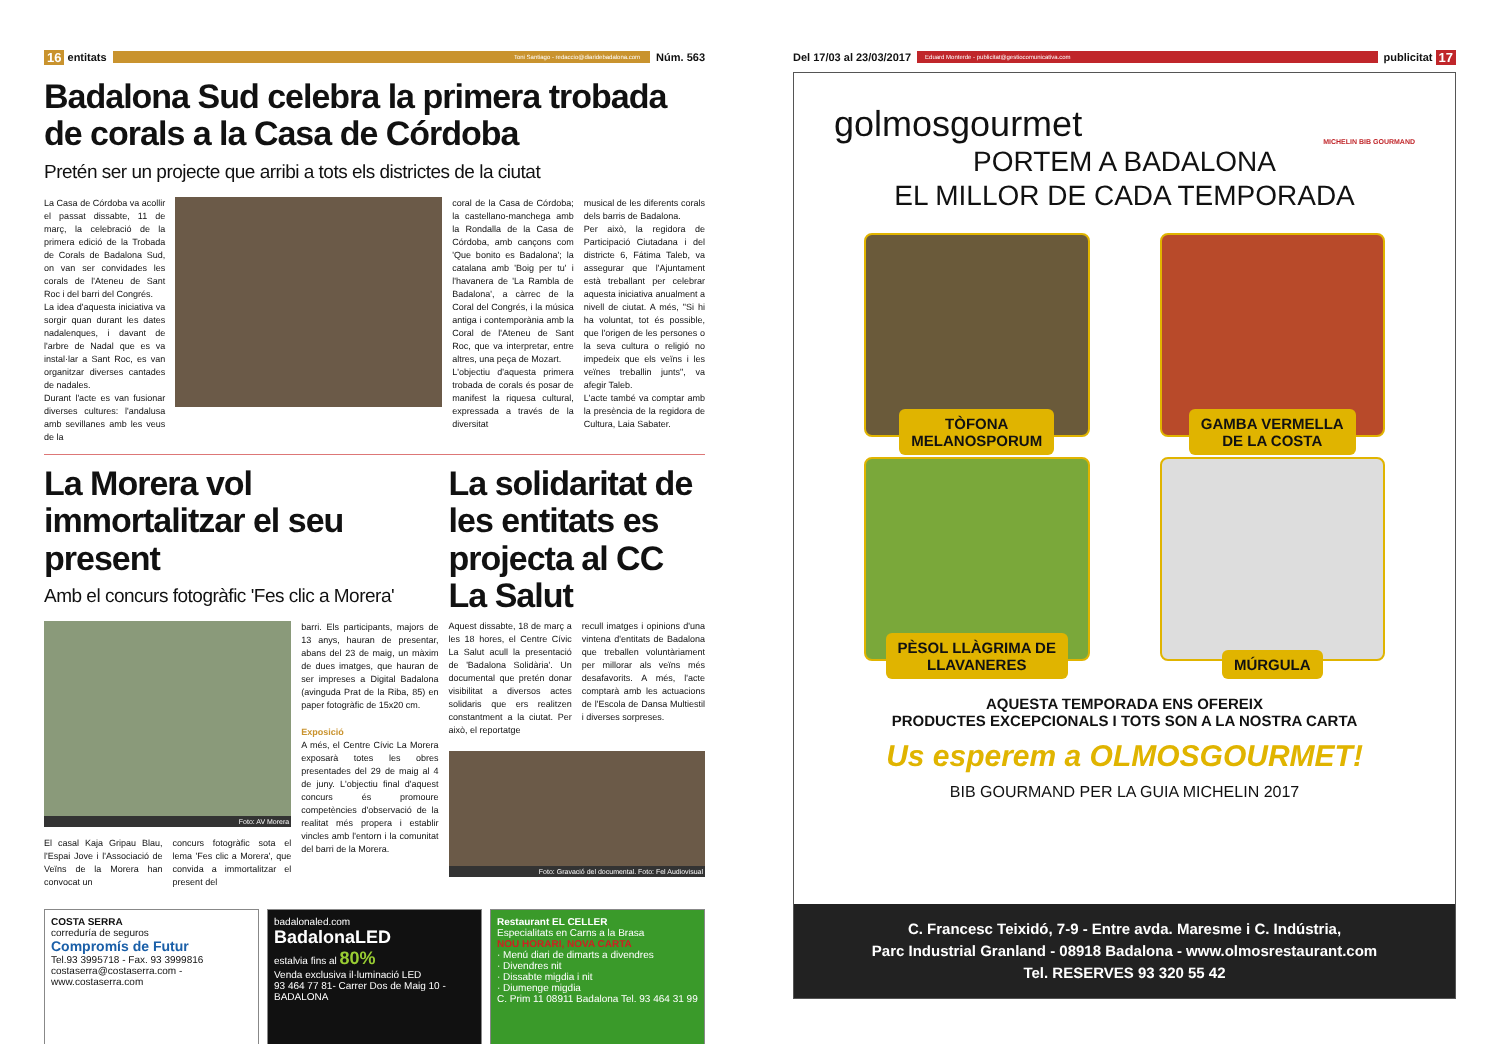16 entitats Toni Santiago - redaccio@diaridebadalona.com Núm. 563
Badalona Sud celebra la primera trobada
de corals a la Casa de Córdoba
Pretén ser un projecte que arribi a tots els districtes de la ciutat
La Casa de Córdoba va acollir el passat dissabte, 11 de març, la celebració de la primera edició de la Trobada de Corals de Badalona Sud, on van ser convidades les corals de l'Ateneu de Sant Roc i del barri del Congrés.
La idea d'aquesta iniciativa va sorgir quan durant les dates nadalenques, i davant de l'arbre de Nadal que es va instal·lar a Sant Roc, es van organitzar diverses cantades de nadales.
Durant l'acte es van fusionar diverses cultures: l'andalusa amb sevillanes amb les veus de la
coral de la Casa de Córdoba; la castellano-manchega amb la Rondalla de la Casa de Córdoba, amb cançons com 'Que bonito es Badalona'; la catalana amb 'Boig per tu' i l'havanera de 'La Rambla de Badalona', a càrrec de la Coral del Congrés, i la música antiga i contemporània amb la Coral de l'Ateneu de Sant Roc, que va interpretar, entre altres, una peça de Mozart.
L'objectiu d'aquesta primera trobada de corals és posar de manifest la riquesa cultural, expressada a través de la diversitat
musical de les diferents corals dels barris de Badalona.
Per això, la regidora de Participació Ciutadana i del districte 6, Fátima Taleb, va assegurar que l'Ajuntament està treballant per celebrar aquesta iniciativa anualment a nivell de ciutat. A més, "Si hi ha voluntat, tot és possible, que l'origen de les persones o la seva cultura o religió no impedeix que els veïns i les veïnes treballin junts", va afegir Taleb.
L'acte també va comptar amb la presència de la regidora de Cultura, Laia Sabater.
La Morera vol immortalitzar el seu present
Amb el concurs fotogràfic 'Fes clic a Morera'
Foto: AV Morera
El casal Kaja Gripau Blau, l'Espai Jove i l'Associació de Veïns de la Morera han convocat un
concurs fotogràfic sota el lema 'Fes clic a Morera', que convida a immortalitzar el present del
barri. Els participants, majors de 13 anys, hauran de presentar, abans del 23 de maig, un màxim de dues imatges, que hauran de ser impreses a Digital Badalona (avinguda Prat de la Riba, 85) en paper fotogràfic de 15x20 cm.
Exposició
A més, el Centre Cívic La Morera exposarà totes les obres presentades del 29 de maig al 4 de juny. L'objectiu final d'aquest concurs és promoure competències d'observació de la realitat més propera i establir vincles amb l'entorn i la comunitat del barri de la Morera.
La solidaritat de les entitats es projecta al CC La Salut
Aquest dissabte, 18 de març a les 18 hores, el Centre Cívic La Salut acull la presentació de 'Badalona Solidària'. Un documental que pretén donar visibilitat a diversos actes solidaris que ers realitzen constantment a la ciutat. Per això, el reportatge
recull imatges i opinions d'una vintena d'entitats de Badalona que treballen voluntàriament per millorar als veïns més desafavorits. A més, l'acte comptarà amb les actuacions de l'Escola de Dansa Multiestil i diverses sorpreses.
Foto: Gravació del documental. Foto: Fel Audiovisual
COSTA SERRA
correduría de seguros
Compromís de Futur
Tel.93 3995718 - Fax. 93 3999816
costaserra@costaserra.com - www.costaserra.com
badalonaled.com
BadalonaLED
estalvia fins al 80%
Venda exclusiva il·luminació LED
93 464 77 81- Carrer Dos de Maig 10 - BADALONA
Restaurant EL CELLER
Especialitats en Carns a la Brasa
NOU HORARI, NOVA CARTA
· Menú diari de dimarts a divendres
· Divendres nit
· Dissabte migdia i nit
· Diumenge migdia
C. Prim 11 08911 Badalona Tel. 93 464 31 99
Del 17/03 al 23/03/2017 Eduard Monterde - publicitat@gestiocomunicativa.com publicitat 17
golmosgourmet MICHELIN BIB GOURMAND
PORTEM A BADALONA
EL MILLOR DE CADA TEMPORADA
TÒFONA
MELANOSPORUM
GAMBA VERMELLA
DE LA COSTA
PÈSOL LLÀGRIMA DE
LLAVANERES
MÚRGULA
AQUESTA TEMPORADA ENS OFEREIX
PRODUCTES EXCEPCIONALS I TOTS SON A LA NOSTRA CARTA
Us esperem a OLMOSGOURMET!
BIB GOURMAND PER LA GUIA MICHELIN 2017
C. Francesc Teixidó, 7-9 - Entre avda. Maresme i C. Indústria,
Parc Industrial Granland - 08918 Badalona - www.olmosrestaurant.com
Tel. RESERVES 93 320 55 42